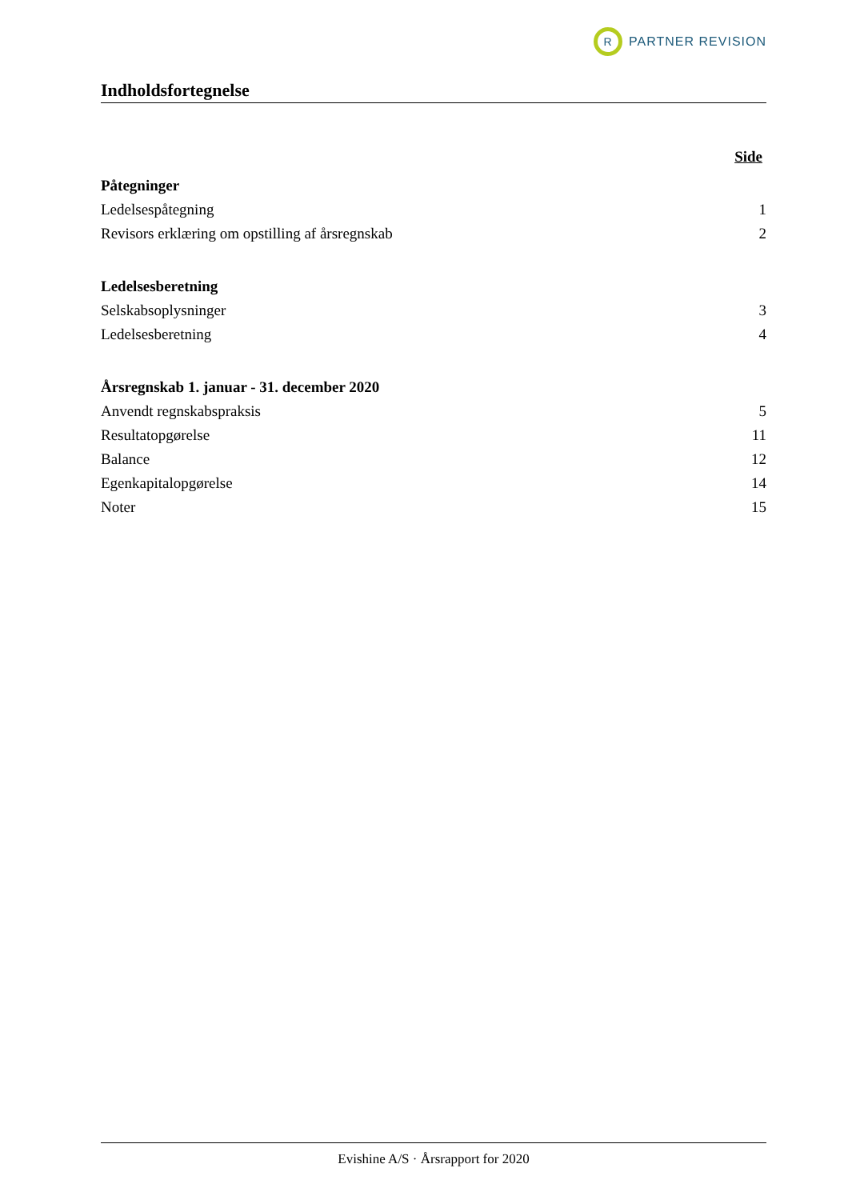R
PARTNER REVISION
Indholdsfortegnelse
Side
Påtegninger
Ledelsespåtegning 1
Revisors erklæring om opstilling af årsregnskab 2
Ledelsesberetning
Selskabsoplysninger 3
Ledelsesberetning 4
Årsregnskab 1. januar - 31. december 2020
Anvendt regnskabspraksis 5
Resultatopgørelse 11
Balance 12
Egenkapitalopgørelse 14
Noter 15
Evishine A/S · Årsrapport for 2020